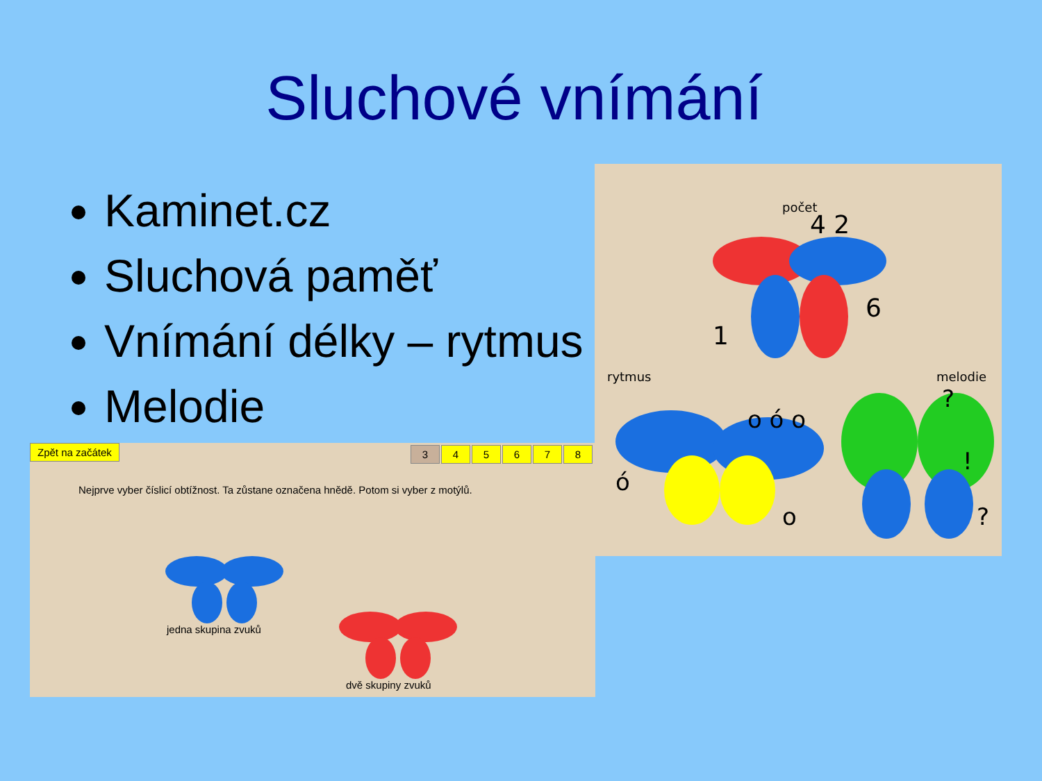Sluchové vnímání
Kaminet.cz
Sluchová paměť
Vnímání délky – rytmus
Melodie
počet
4 2
6
1
rytmus melodie
o ó o
ó
o
?
!
?
Zpět na začátek
345678
Nejprve vyber číslicí obtížnost. Ta zůstane označena hnědě. Potom si vyber z motýlů.
jedna skupina zvuků
dvě skupiny zvuků